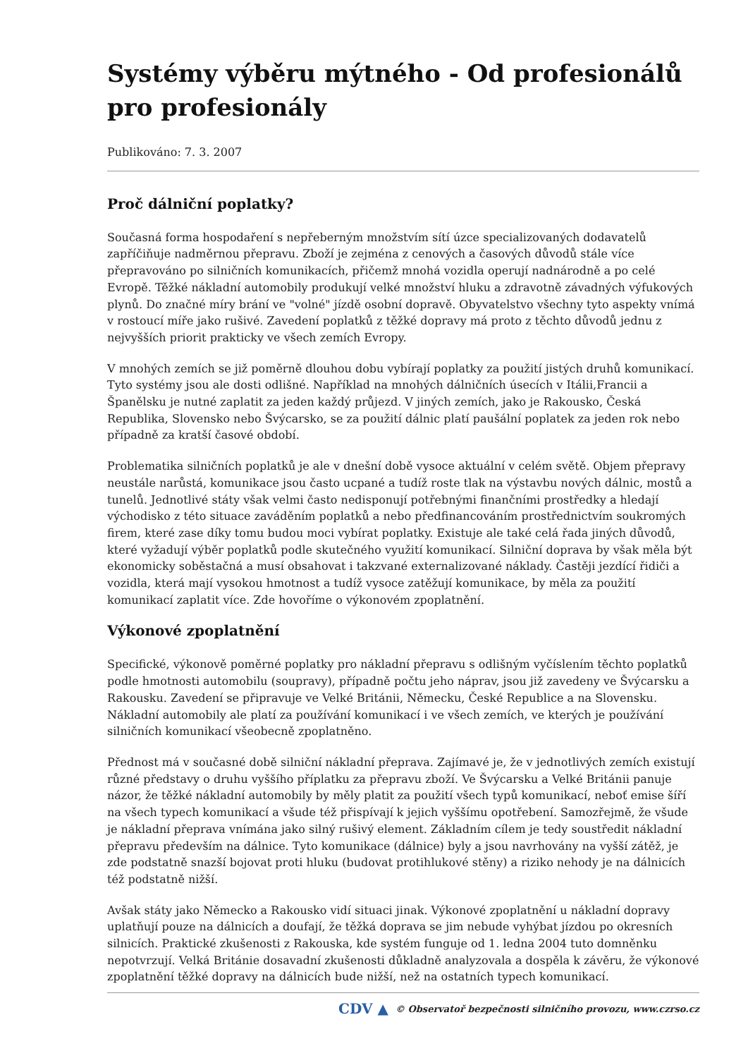Systémy výběru mýtného - Od profesionálů pro profesionály
Publikováno: 7. 3. 2007
Proč dálniční poplatky?
Současná forma hospodaření s nepřeberným množstvím sítí úzce specializovaných dodavatelů zapříčiňuje nadměrnou přepravu. Zboží je zejména z cenových a časových důvodů stále více přepravováno po silničních komunikacích, přičemž mnohá vozidla operují nadnárodně a po celé Evropě. Těžké nákladní automobily produkují velké množství hluku a zdravotně závadných výfukových plynů. Do značné míry brání ve "volné" jízdě osobní dopravě. Obyvatelstvo všechny tyto aspekty vnímá v rostoucí míře jako rušivé. Zavedení poplatků z těžké dopravy má proto z těchto důvodů jednu z nejvyšších priorit prakticky ve všech zemích Evropy.
V mnohých zemích se již poměrně dlouhou dobu vybírají poplatky za použití jistých druhů komunikací. Tyto systémy jsou ale dosti odlišné. Například na mnohých dálničních úsecích v Itálii,Francii a Španělsku je nutné zaplatit za jeden každý průjezd. V jiných zemích, jako je Rakousko, Česká Republika, Slovensko nebo Švýcarsko, se za použití dálnic platí paušální poplatek za jeden rok nebo případně za kratší časové období.
Problematika silničních poplatků je ale v dnešní době vysoce aktuální v celém světě. Objem přepravy neustále narůstá, komunikace jsou často ucpané a tudíž roste tlak na výstavbu nových dálnic, mostů a tunelů. Jednotlivé státy však velmi často nedisponují potřebnými finančními prostředky a hledají východisko z této situace zaváděním poplatků a nebo předfinancováním prostřednictvím soukromých firem, které zase díky tomu budou moci vybírat poplatky. Existuje ale také celá řada jiných důvodů, které vyžadují výběr poplatků podle skutečného využití komunikací. Silniční doprava by však měla být ekonomicky soběstačná a musí obsahovat i takzvané externalizované náklady. Častěji jezdící řidiči a vozidla, která mají vysokou hmotnost a tudíž vysoce zatěžují komunikace, by měla za použití komunikací zaplatit více. Zde hovoříme o výkonovém zpoplatnění.
Výkonové zpoplatnění
Specifické, výkonově poměrné poplatky pro nákladní přepravu s odlišným vyčíslením těchto poplatků podle hmotnosti automobilu (soupravy), případně počtu jeho náprav, jsou již zavedeny ve Švýcarsku a Rakousku. Zavedení se připravuje ve Velké Británii, Německu, České Republice a na Slovensku. Nákladní automobily ale platí za používání komunikací i ve všech zemích, ve kterých je používání silničních komunikací všeobecně zpoplatněno.
Přednost má v současné době silniční nákladní přeprava. Zajímavé je, že v jednotlivých zemích existují různé představy o druhu vyššího příplatku za přepravu zboží. Ve Švýcarsku a Velké Británii panuje názor, že těžké nákladní automobily by měly platit za použití všech typů komunikací, neboť emise šíří na všech typech komunikací a všude též přispívají k jejich vyššímu opotřebení. Samozřejmě, že všude je nákladní přeprava vnímána jako silný rušivý element. Základním cílem je tedy soustředit nákladní přepravu především na dálnice. Tyto komunikace (dálnice) byly a jsou navrhovány na vyšší zátěž, je zde podstatně snazší bojovat proti hluku (budovat protihlukové stěny) a riziko nehody je na dálnicích též podstatně nižší.
Avšak státy jako Německo a Rakousko vidí situaci jinak. Výkonové zpoplatnění u nákladní dopravy uplatňují pouze na dálnicích a doufají, že těžká doprava se jim nebude vyhýbat jízdou po okresních silnicích. Praktické zkušenosti z Rakouska, kde systém funguje od 1. ledna 2004 tuto domněnku nepotvrzují. Velká Británie dosavadní zkušenosti důkladně analyzovala a dospěla k závěru, že výkonové zpoplatnění těžké dopravy na dálnicích bude nižší, než na ostatních typech komunikací.
CDV ▲ © Observatoř bezpečnosti silničního provozu, www.czrso.cz